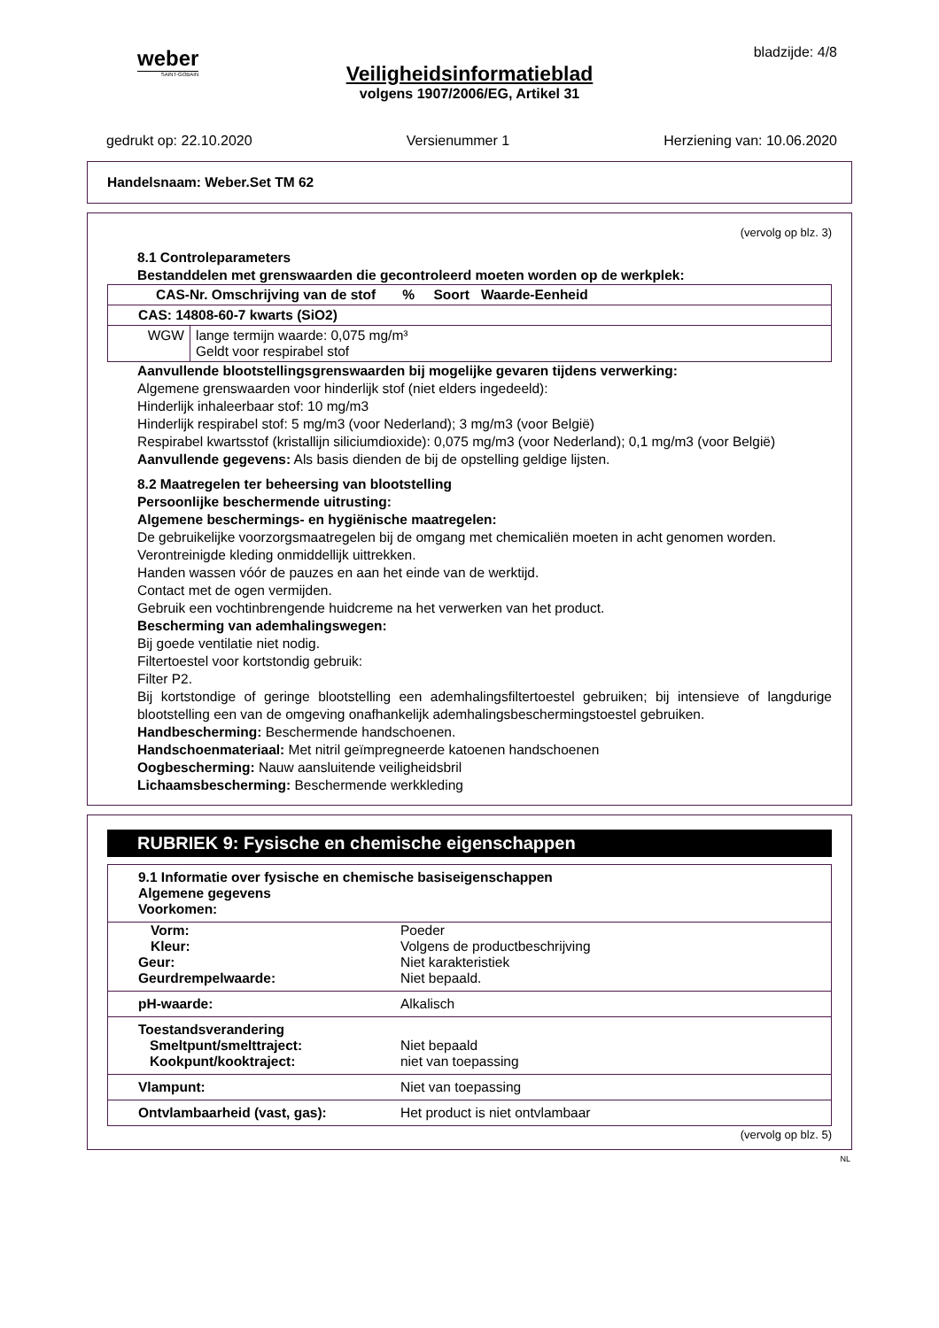weber
SAINT-GOBAIN
bladzijde: 4/8
Veiligheidsinformatieblad
volgens 1907/2006/EG, Artikel 31
gedrukt op: 22.10.2020 Versienummer 1 Herziening van: 10.06.2020
Handelsnaam: Weber.Set TM 62
(vervolg op blz. 3)
8.1 Controleparameters
Bestanddelen met grenswaarden die gecontroleerd moeten worden op de werkplek:
| CAS-Nr. Omschrijving van de stof % Soort Waarde-Eenheid | |
| CAS: 14808-60-7 kwarts (SiO2) | |
| WGW | lange termijn waarde: 0,075 mg/m³ Geldt voor respirabel stof |
Aanvullende blootstellingsgrenswaarden bij mogelijke gevaren tijdens verwerking:
Algemene grenswaarden voor hinderlijk stof (niet elders ingedeeld):
Hinderlijk inhaleerbaar stof: 10 mg/m3
Hinderlijk respirabel stof: 5 mg/m3 (voor Nederland); 3 mg/m3 (voor België)
Respirabel kwartsstof (kristallijn siliciumdioxide): 0,075 mg/m3 (voor Nederland); 0,1 mg/m3 (voor België)
Aanvullende gegevens: Als basis dienden de bij de opstelling geldige lijsten.
8.2 Maatregelen ter beheersing van blootstelling
Persoonlijke beschermende uitrusting:
Algemene beschermings- en hygiënische maatregelen:
De gebruikelijke voorzorgsmaatregelen bij de omgang met chemicaliën moeten in acht genomen worden.
Verontreinigde kleding onmiddellijk uittrekken.
Handen wassen vóór de pauzes en aan het einde van de werktijd.
Contact met de ogen vermijden.
Gebruik een vochtinbrengende huidcreme na het verwerken van het product.
Bescherming van ademhalingswegen:
Bij goede ventilatie niet nodig.
Filtertoestel voor kortstondig gebruik:
Filter P2.
Bij kortstondige of geringe blootstelling een ademhalingsfiltertoestel gebruiken; bij intensieve of langdurige blootstelling een van de omgeving onafhankelijk ademhalingsbeschermingstoestel gebruiken.
Handbescherming: Beschermende handschoenen.
Handschoenmateriaal: Met nitril geïmpregneerde katoenen handschoenen
Oogbescherming: Nauw aansluitende veiligheidsbril
Lichaamsbescherming: Beschermende werkkleding
RUBRIEK 9: Fysische en chemische eigenschappen
| 9.1 Informatie over fysische en chemische basiseigenschappen Algemene gegevens Voorkomen: | |
| Vorm: Kleur: | Poeder Volgens de productbeschrijving |
| Geur: Geurdrempelwaarde: | Niet karakteristiek Niet bepaald. |
| pH-waarde: | Alkalisch |
| Toestandsverandering Smeltpunt/smelttraject: Kookpunt/kooktraject: | Niet bepaald niet van toepassing |
| Vlampunt: | Niet van toepassing |
| Ontvlambaarheid (vast, gas): | Het product is niet ontvlambaar |
(vervolg op blz. 5)
NL